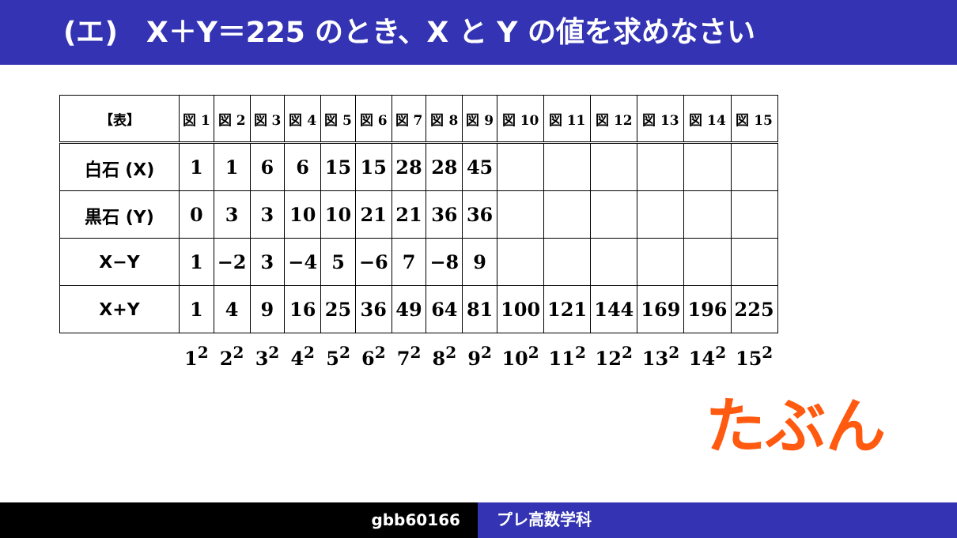(エ)　X＋Y＝225 のとき、X と Y の値を求めなさい
| 【表】 | 図 1 | 図 2 | 図 3 | 図 4 | 図 5 | 図 6 | 図 7 | 図 8 | 図 9 | 図 10 | 図 11 | 図 12 | 図 13 | 図 14 | 図 15 |
| 白石 (X) | 1 | 1 | 6 | 6 | 15 | 15 | 28 | 28 | 45 | | | | | | |
| 黒石 (Y) | 0 | 3 | 3 | 10 | 10 | 21 | 21 | 36 | 36 | | | | | | |
| X−Y | 1 | −2 | 3 | −4 | 5 | −6 | 7 | −8 | 9 | | | | | | |
| X+Y | 1 | 4 | 9 | 16 | 25 | 36 | 49 | 64 | 81 | 100 | 121 | 144 | 169 | 196 | 225 |
| | 1<sup>2</sup> | 2<sup>2</sup> | 3<sup>2</sup> | 4<sup>2</sup> | 5<sup>2</sup> | 6<sup>2</sup> | 7<sup>2</sup> | 8<sup>2</sup> | 9<sup>2</sup> | 10<sup>2</sup> | 11<sup>2</sup> | 12<sup>2</sup> | 13<sup>2</sup> | 14<sup>2</sup> | 15<sup>2</sup> |
たぶん
gbb60166 プレ高数学科